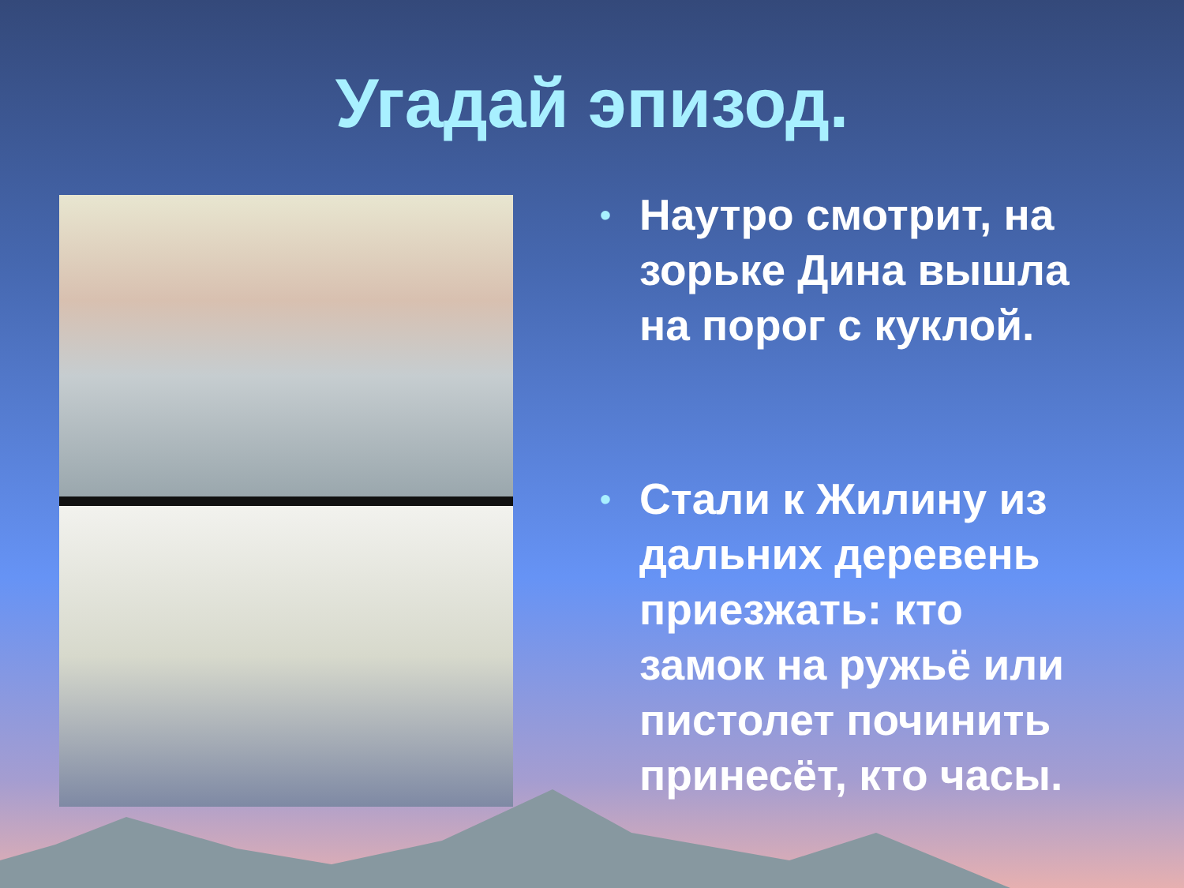Угадай эпизод.
• Наутро смотрит, на зорьке Дина вышла на порог с куклой.
• Стали к Жилину из дальних деревень приезжать: кто замок на ружьё или пистолет починить принесёт, кто часы.